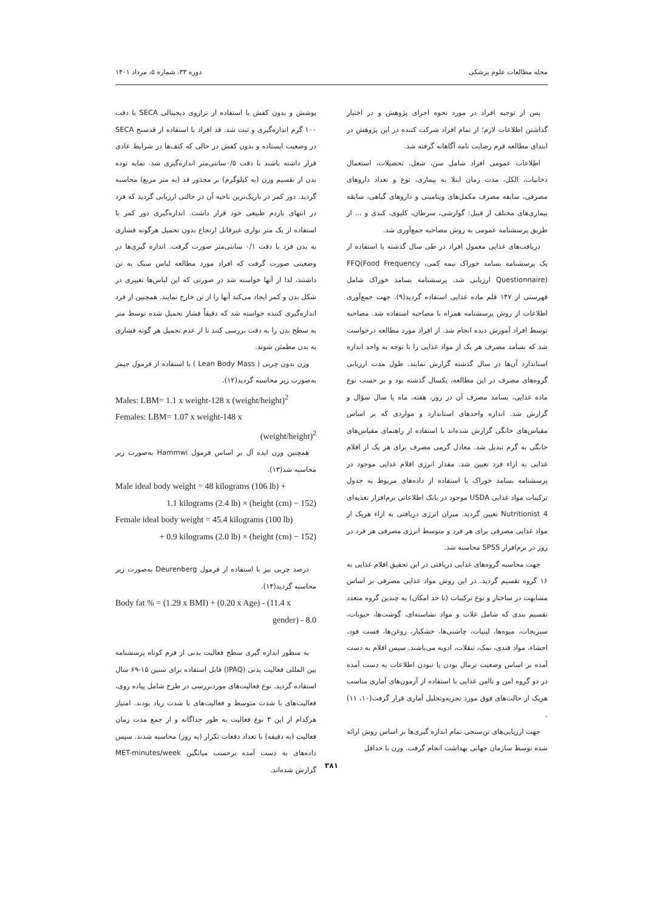مجله مطالعات علوم پزشکی دوره ۳۳، شماره ۵، مرداد ۱۴۰۱
پس از توجیه افراد در مورد نحوه اجرای پژوهش و در اختیار گذاشتن اطلاعات لازم؛ از تمام افراد شرکت کننده در این پژوهش در ابتدای مطالعه فرم رضایت نامه آگاهانه گرفته شد.
اطلاعات عمومی افراد شامل سن، شغل، تحصیلات، استعمال دخانیات، الکل، مدت زمان ابتلا به بیماری، نوع و تعداد داروهای مصرفی، سابقه مصرف مکمل‌های ویتامینی و داروهای گیاهی، سابقه بیماری‌های مختلف از قبیل: گوارشی، سرطان، کلیوی، کبدی و ... از طریق پرسشنامه عمومی به روش مصاحبه جمع‌آوری شد.
دریافت‌های غذایی معمول افراد در طی سال گذشته با استفاده از یک پرسشنامه بسامد خوراک نیمه کمی، FFQ(Food Frequency Questionnaire) ارزیابی شد. پرسشنامه بسامد خوراک شامل فهرستی از ۱۴۷ قلم ماده غذایی استفاده گردید(۹). جهت جمع‌آوری اطلاعات از روش پرسشنامه همراه با مصاحبه استفاده شد. مصاحبه توسط افراد آموزش دیده انجام شد. از افراد مورد مطالعه درخواست شد که بسامد مصرف هر یک از مواد غذایی را با توجه به واحد اندازه استاندارد آن‌ها در سال گذشته گزارش نمایند. طول مدت ارزیابی گروه‌های مصرف در این مطالعه، یکسال گذشته بود و بر حسب نوع ماده غذایی، بسامد مصرف آن در روز، هفته، ماه یا سال سؤال و گزارش شد. اندازه واحدهای استاندارد و مواردی که بر اساس مقیاس‌های خانگی گزارش شده‌اند با استفاده از راهنمای مقیاس‌های خانگی به گرم تبدیل شد. معادل گرمی مصرف برای هر یک از اقلام غذایی به ازاء فرد تعیین شد. مقدار انرژی اقلام غذایی موجود در پرسشنامه بسامد خوراک با استفاده از داده‌های مربوط به جدول ترکیبات مواد غذایی USDA موجود در بانک اطلاعاتی نرم‌افزار تغذیه‌ای Nutritionist 4 تعیین گردید. میزان انرژی دریافتی به ازاء هریک از مواد غذایی مصرفی برای هر فرد و متوسط انرژی مصرفی هر فرد در روز در نرم‌افزار SPSS محاسبه شد.
جهت محاسبه گروه‌های غذایی دریافتی در این تحقیق اقلام غذایی به ۱۶ گروه تقسیم گردید. در این روش مواد غذایی مصرفی بر اساس مشابهت در ساختار و نوع ترکیبات (تا حد امکان) به چندین گروه متعدد تقسیم بندی که شامل غلات و مواد نشاسته‌ای، گوشت‌ها، حبوبات، سبزیجات، میوه‌ها، لبنیات، چاشنی‌ها، خشکبار، روغن‌ها، فست فود، احشاء، مواد قندی، نمک، تنقلات، ادویه می‌باشند. سپس اقلام به دست آمده بر اساس وضعیت نرمال بودن یا نبودن اطلاعات به دست آمده در دو گروه امن و ناامن غذایی با استفاده از آزمون‌های آماری مناسب هریک از حالت‌های فوق مورد تجزیه‌وتحلیل آماری قرار گرفت(۱۰، ۱۱) .
جهت ارزیابی‌های تن‌سنجی تمام اندازه گیری‌ها بر اساس روش ارائه شده توسط سازمان جهانی بهداشت انجام گرفت. وزن با حداقل
پوشش و بدون کفش با استفاده از ترازوی دیجیتالی SECA با دقت ۱۰۰ گرم اندازه‌گیری و ثبت شد. قد افراد با استفاده از قدسنج SECA در وضعیت ایستاده و بدون کفش در حالی که کتف‌ها در شرایط عادی قرار داشته باشند با دقت ۰/۵سانتی‌متر اندازه‌گیری شد. نمایه توده بدن از تقسیم وزن (به کیلوگرم) بر مجذور قد (به متر مربع) محاسبه گردید. دور کمر در باریک‌ترین ناحیه آن در حالتی ارزیابی گردید که فرد در انتهای بازدم طبیعی خود قرار داشت. اندازه‌گیری دور کمر با استفاده از یک متر نواری غیرقابل ارتجاع بدون تحمیل هرگونه فشاری به بدن فرد با دقت ۰/۱ سانتی‌متر صورت گرفت. اندازه گیری‌ها در وضعیتی صورت گرفت که افراد مورد مطالعه لباس سبک به تن داشتند، لذا از آنها خواسته شد در صورتی که این لباس‌ها تغییری در شکل بدن و کمر ایجاد می‌کند آنها را از تن خارج نمایند. همچنین از فرد اندازه‌گیری کننده خواسته شد که دقیقاً فشار تحمیل شده توسط متر به سطح بدن را به دقت بررسی کنند تا از عدم تحمیل هر گونه فشاری به بدن مطمئن شوند.
وزن بدون چربی ( Lean Body Mass ) با استفاده از فرمول جیمز به‌صورت زیر محاسبه گردید(۱۲).
Males: LBM= 1.1 x weight-128 x (weight/height)<sup>2</sup>
Females: LBM= 1.07 x weight-148 x
(weight/height)<sup>2</sup>
همچنین وزن ایده آل بر اساس فرمول Hammwi به‌صورت زیر محاسبه شد(۱۳).
Male ideal body weight = 48 kilograms (106 lb) +
1.1 kilograms (2.4 lb) × (height (cm) − 152)
Female ideal body weight = 45.4 kilograms (100 lb)
+ 0.9 kilograms (2.0 lb) × (height (cm) − 152)
درصد چربی نیز با استفاده از فرمول Deurenberg به‌صورت زیر محاسبه گردید(۱۴).
Body fat % = (1.29 x BMI) + (0.20 x Age) - (11.4 x
gender) - 8.0
به منظور اندازه گیری سطح فعالیت بدنی از فرم کوتاه پرسشنامه بین المللی فعالیت بدنی (IPAQ) قابل استفاده برای سنین ۱۵-۶۹ سال استفاده گردید. نوع فعالیت‌های موردبررسی در طرح شامل پیاده روی، فعالیت‌های با شدت متوسط و فعالیت‌های با شدت زیاد بودند. امتیاز هرکدام از این ۳ نوع فعالیت به طور جداگانه و از جمع مدت زمان فعالیت (به دقیقه) با تعداد دفعات تکرار (به روز) محاسبه شدند. سپس داده‌های به دست آمده برحسب میانگین MET-minutes/week گزارش شده‌اند.
۳۸۱